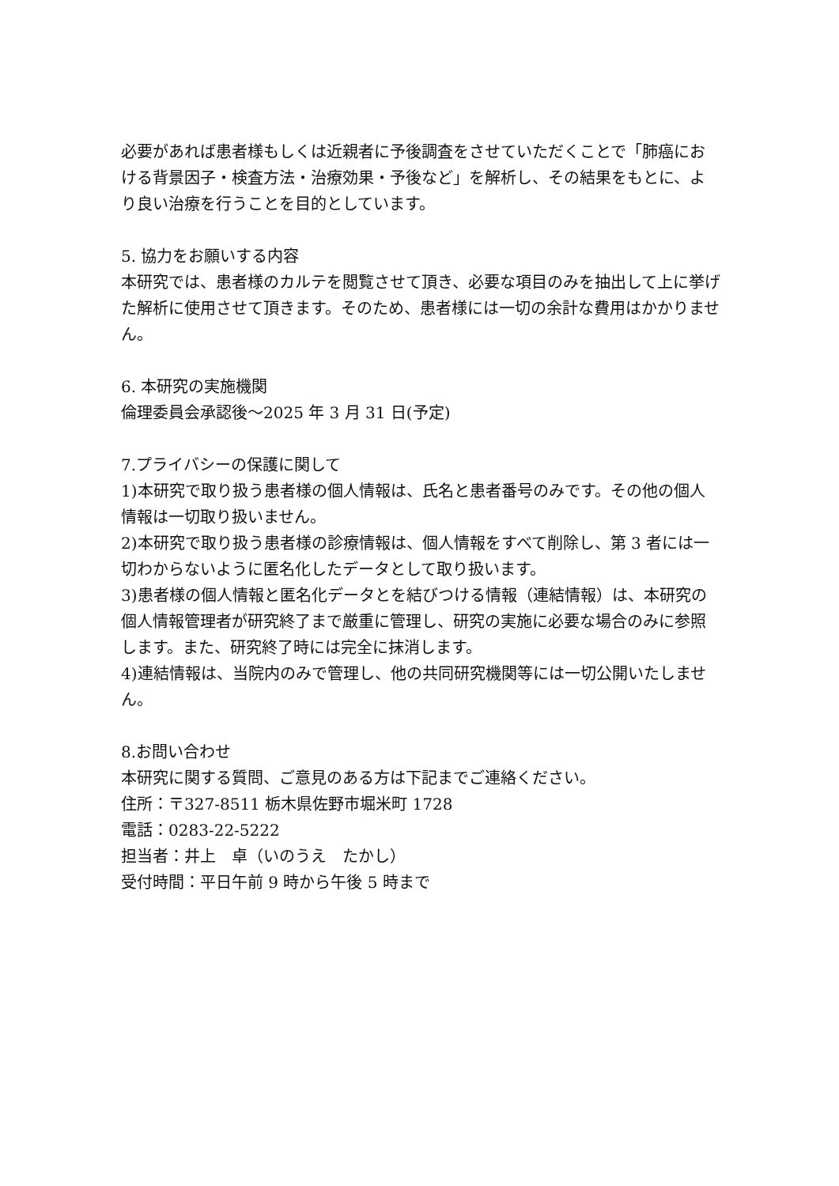必要があれば患者様もしくは近親者に予後調査をさせていただくことで「肺癌における背景因子・検査方法・治療効果・予後など」を解析し、その結果をもとに、より良い治療を行うことを目的としています。
5. 協力をお願いする内容
本研究では、患者様のカルテを閲覧させて頂き、必要な項目のみを抽出して上に挙げた解析に使用させて頂きます。そのため、患者様には一切の余計な費用はかかりません。
6. 本研究の実施機関
倫理委員会承認後～2025 年 3 月 31 日(予定)
7.プライバシーの保護に関して
1)本研究で取り扱う患者様の個人情報は、氏名と患者番号のみです。その他の個人情報は一切取り扱いません。
2)本研究で取り扱う患者様の診療情報は、個人情報をすべて削除し、第 3 者には一切わからないように匿名化したデータとして取り扱います。
3)患者様の個人情報と匿名化データとを結びつける情報（連結情報）は、本研究の個人情報管理者が研究終了まで厳重に管理し、研究の実施に必要な場合のみに参照します。また、研究終了時には完全に抹消します。
4)連結情報は、当院内のみで管理し、他の共同研究機関等には一切公開いたしません。
8.お問い合わせ
本研究に関する質問、ご意見のある方は下記までご連絡ください。
住所：〒327-8511 栃木県佐野市堀米町 1728
電話：0283-22-5222
担当者：井上　卓（いのうえ　たかし）
受付時間：平日午前 9 時から午後 5 時まで